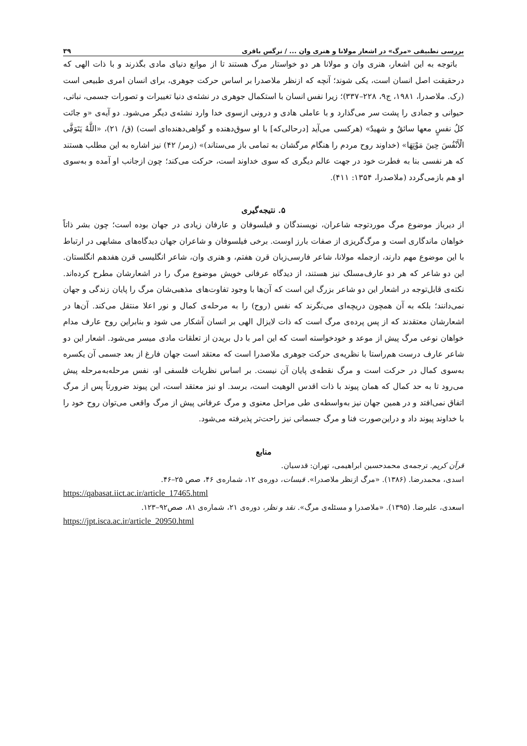بررسی تطبیقی «مرگ» در اشعار مولانا و هنری وان ... / نرگس باقری ۳۹
باتوجه به این اشعار، هنری وان و مولانا هر دو خواستار مرگ هستند تا از موانع دنیای مادی بگذرند و با ذات الهی که درحقیقت اصل انسان است، یکی شوند؛ آنچه که ازنظر ملاصدرا بر اساس حرکت جوهری، برای انسان امری طبیعی است (رک. ملاصدرا، ۱۹۸۱، ج۹، ۲۲۸–۳۳۷)؛ زیرا نفس انسان با استکمال جوهری در نشئه‌ی دنیا تغییرات و تصورات جسمی، نباتی، حیوانی و جمادی را پشت سر می‌گذارد و با عاملی هادی و درونی ازسوی خدا وارد نشئه‌ی دیگر می‌شود. دو آیه‌ی «و جائت کلُ نفسٍ معها سائقٌ و شهیدٌ» (هرکسی می‌آید [درحالی‌که] با او سوق‌دهنده و گواهی‌دهنده‌ای است) (ق/ ۲۱)، «اللَّهُ يَتَوَفَّى الْأَنْفُسَ حِينَ مَوْتِهَا» (خداوند روح مردم را هنگام مرگشان به تمامی باز می‌ستاند)» (زمر/ ۴۲) نیز اشاره به این مطلب هستند که هر نفسی بنا به فطرت خود در جهت عالم دیگری که سوی خداوند است، حرکت می‌کند؛ چون ازجانب او آمده و به‌سوی او هم بازمی‌گردد (ملاصدرا، ۱۳۵۴: ۴۱۱).
۵. نتیجه‌گیری
از دیرباز موضوع مرگ موردتوجه شاعران، نویسندگان و فیلسوفان و عارفان زیادی در جهان بوده است؛ چون بشر ذاتاً خواهان ماندگاری است و مرگ‌گریزی از صفات بارز اوست. برخی فیلسوفان و شاعران جهان دیدگاه‌های مشابهی در ارتباط با این موضوع مهم دارند، ازجمله مولانا، شاعر فارسی‌زبان قرن هفتم، و هنری وان، شاعر انگلیسی قرن هفدهم انگلستان. این دو شاعر که هر دو عارف‌مسلک نیز هستند، از دیدگاه عرفانی خویش موضوع مرگ را در اشعارشان مطرح کرده‌اند. نکته‌ی قابل‌توجه در اشعار این دو شاعر بزرگ این است که آن‌ها با وجود تفاوت‌های مذهبی‌شان مرگ را پایان زندگی و جهان نمی‌دانند؛ بلکه به آن همچون دریچه‌ای می‌نگرند که نفس (روح) را به مرحله‌ی کمال و نور اعلا منتقل می‌کند. آن‌ها در اشعارشان معتقدند که از پس پرده‌ی مرگ است که ذات لایزال الهی بر انسان آشکار می شود و بنابراین روح عارف مدام خواهان نوعی مرگ پیش از موعد و خودخواسته است که این امر با دل بریدن از تعلقات مادی میسر می‌شود. اشعار این دو شاعر عارف درست هم‌راستا با نظریه‌ی حرکت جوهری ملاصدرا است که معتقد است جهان فارغ از بعد جسمی آن یکسره به‌سوی کمال در حرکت است و مرگ نقطه‌ی پایان آن نیست. بر اساس نظریات فلسفی او، نفس مرحله‌به‌مرحله پیش می‌رود تا به حد کمال که همان پیوند با ذات اقدس الوهیت است، برسد. او نیز معتقد است، این پیوند ضرورتاً پس از مرگ اتفاق نمی‌افتد و در همین جهان نیز به‌واسطه‌ی طی مراحل معنوی و مرگ عرفانی پیش از مرگ واقعی می‌توان روح خود را با خداوند پیوند داد و دراین‌صورت فنا و مرگ جسمانی نیز راحت‌تر پذیرفته می‌شود.
منابع
قرآن کریم. ترجمه‌ی محمدحسین ابراهیمی، تهران: قدسیان.
اسدی، محمدرضا. (۱۳۸۶). «مرگ ازنظر ملاصدرا». قبسات، دوره‌ی ۱۲، شماره‌ی ۴۶، صص ۲۵–۴۶.
https://qabasat.iict.ac.ir/article_17465.html
اسعدی، علیرضا. (۱۳۹۵). «ملاصدرا و مسئله‌ی مرگ». نقد و نظر، دوره‌ی ۲۱، شماره‌ی ۸۱، صص۹۲–۱۲۳.
https://jpt.isca.ac.ir/article_20950.html